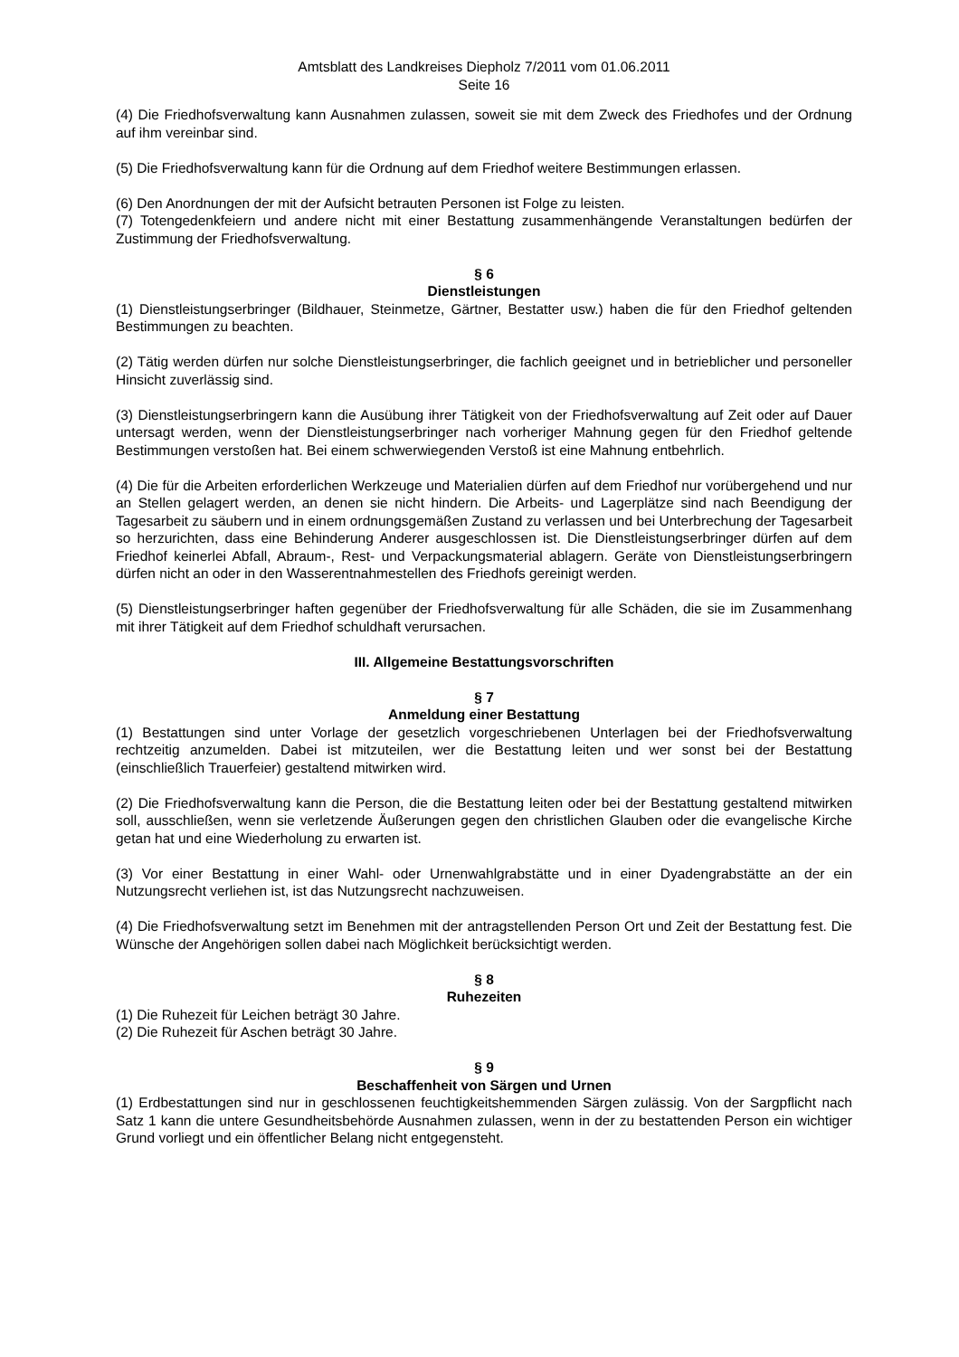Amtsblatt des Landkreises Diepholz 7/2011 vom 01.06.2011
Seite 16
(4) Die Friedhofsverwaltung kann Ausnahmen zulassen, soweit sie mit dem Zweck des Friedhofes und der Ordnung auf ihm vereinbar sind.
(5) Die Friedhofsverwaltung kann für die Ordnung auf dem Friedhof weitere Bestimmungen erlassen.
(6) Den Anordnungen der mit der Aufsicht betrauten Personen ist Folge zu leisten.
(7) Totengedenkfeiern und andere nicht mit einer Bestattung zusammenhängende Veranstaltungen bedürfen der Zustimmung der Friedhofsverwaltung.
§ 6
Dienstleistungen
(1) Dienstleistungserbringer (Bildhauer, Steinmetze, Gärtner, Bestatter usw.) haben die für den Friedhof geltenden Bestimmungen zu beachten.
(2) Tätig werden dürfen nur solche Dienstleistungserbringer, die fachlich geeignet und in betrieblicher und personeller Hinsicht zuverlässig sind.
(3) Dienstleistungserbringern kann die Ausübung ihrer Tätigkeit von der Friedhofsverwaltung auf Zeit oder auf Dauer untersagt werden, wenn der Dienstleistungserbringer nach vorheriger Mahnung gegen für den Friedhof geltende Bestimmungen verstoßen hat. Bei einem schwerwiegenden Verstoß ist eine Mahnung entbehrlich.
(4) Die für die Arbeiten erforderlichen Werkzeuge und Materialien dürfen auf dem Friedhof nur vorübergehend und nur an Stellen gelagert werden, an denen sie nicht hindern. Die Arbeits- und Lagerplätze sind nach Beendigung der Tagesarbeit zu säubern und in einem ordnungsgemäßen Zustand zu verlassen und bei Unterbrechung der Tagesarbeit so herzurichten, dass eine Behinderung Anderer ausgeschlossen ist. Die Dienstleistungserbringer dürfen auf dem Friedhof keinerlei Abfall, Abraum-, Rest- und Verpackungsmaterial ablagern. Geräte von Dienstleistungserbringern dürfen nicht an oder in den Wasserentnahmestellen des Friedhofs gereinigt werden.
(5) Dienstleistungserbringer haften gegenüber der Friedhofsverwaltung für alle Schäden, die sie im Zusammenhang mit ihrer Tätigkeit auf dem Friedhof schuldhaft verursachen.
III. Allgemeine Bestattungsvorschriften
§ 7
Anmeldung einer Bestattung
(1) Bestattungen sind unter Vorlage der gesetzlich vorgeschriebenen Unterlagen bei der Friedhofsverwaltung rechtzeitig anzumelden. Dabei ist mitzuteilen, wer die Bestattung leiten und wer sonst bei der Bestattung (einschließlich Trauerfeier) gestaltend mitwirken wird.
(2) Die Friedhofsverwaltung kann die Person, die die Bestattung leiten oder bei der Bestattung gestaltend mitwirken soll, ausschließen, wenn sie verletzende Äußerungen gegen den christlichen Glauben oder die evangelische Kirche getan hat und eine Wiederholung zu erwarten ist.
(3) Vor einer Bestattung in einer Wahl- oder Urnenwahlgrabstätte und in einer Dyadengrabstätte an der ein Nutzungsrecht verliehen ist, ist das Nutzungsrecht nachzuweisen.
(4) Die Friedhofsverwaltung setzt im Benehmen mit der antragstellenden Person Ort und Zeit der Bestattung fest. Die Wünsche der Angehörigen sollen dabei nach Möglichkeit berücksichtigt werden.
§ 8
Ruhezeiten
(1) Die Ruhezeit für Leichen beträgt 30 Jahre.
(2) Die Ruhezeit für Aschen beträgt 30 Jahre.
§ 9
Beschaffenheit von Särgen und Urnen
(1) Erdbestattungen sind nur in geschlossenen feuchtigkeitshemmenden Särgen zulässig. Von der Sargpflicht nach Satz 1 kann die untere Gesundheitsbehörde Ausnahmen zulassen, wenn in der zu bestattenden Person ein wichtiger Grund vorliegt und ein öffentlicher Belang nicht entgegensteht.